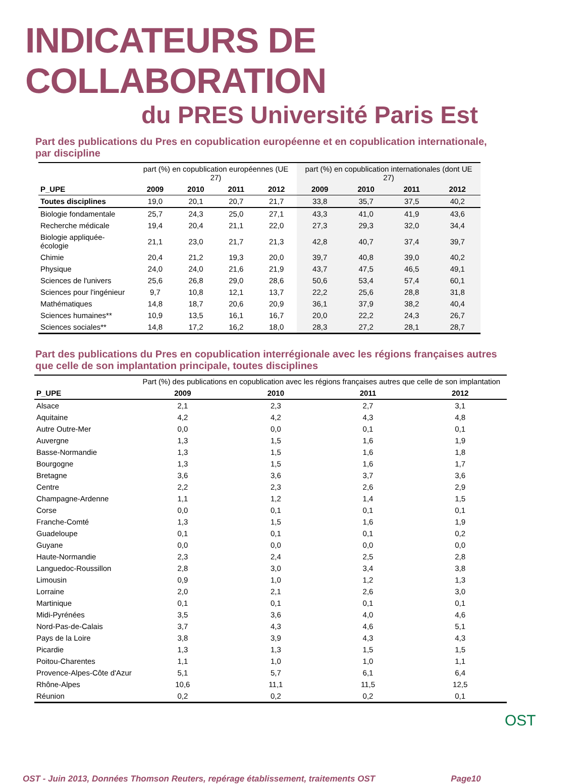INDICATEURS DE COLLABORATION
du PRES Université Paris Est
Part des publications du Pres en copublication européenne et en copublication internationale, par discipline
| | part (%) en copublication européennes (UE 27) | | | | part (%) en copublication internationales (dont UE 27) | | | |
| P_UPE | 2009 | 2010 | 2011 | 2012 | 2009 | 2010 | 2011 | 2012 |
| Toutes disciplines | 19,0 | 20,1 | 20,7 | 21,7 | 33,8 | 35,7 | 37,5 | 40,2 |
| Biologie fondamentale | 25,7 | 24,3 | 25,0 | 27,1 | 43,3 | 41,0 | 41,9 | 43,6 |
| Recherche médicale | 19,4 | 20,4 | 21,1 | 22,0 | 27,3 | 29,3 | 32,0 | 34,4 |
| Biologie appliquée-écologie | 21,1 | 23,0 | 21,7 | 21,3 | 42,8 | 40,7 | 37,4 | 39,7 |
| Chimie | 20,4 | 21,2 | 19,3 | 20,0 | 39,7 | 40,8 | 39,0 | 40,2 |
| Physique | 24,0 | 24,0 | 21,6 | 21,9 | 43,7 | 47,5 | 46,5 | 49,1 |
| Sciences de l'univers | 25,6 | 26,8 | 29,0 | 28,6 | 50,6 | 53,4 | 57,4 | 60,1 |
| Sciences pour l'ingénieur | 9,7 | 10,8 | 12,1 | 13,7 | 22,2 | 25,6 | 28,8 | 31,8 |
| Mathématiques | 14,8 | 18,7 | 20,6 | 20,9 | 36,1 | 37,9 | 38,2 | 40,4 |
| Sciences humaines** | 10,9 | 13,5 | 16,1 | 16,7 | 20,0 | 22,2 | 24,3 | 26,7 |
| Sciences sociales** | 14,8 | 17,2 | 16,2 | 18,0 | 28,3 | 27,2 | 28,1 | 28,7 |
Part des publications du Pres en copublication interrégionale avec les régions françaises autres que celle de son implantation principale, toutes disciplines
| | Part (%) des publications en copublication avec les régions françaises autres que celle de son implantation | | | |
| P_UPE | 2009 | 2010 | 2011 | 2012 |
| Alsace | 2,1 | 2,3 | 2,7 | 3,1 |
| Aquitaine | 4,2 | 4,2 | 4,3 | 4,8 |
| Autre Outre-Mer | 0,0 | 0,0 | 0,1 | 0,1 |
| Auvergne | 1,3 | 1,5 | 1,6 | 1,9 |
| Basse-Normandie | 1,3 | 1,5 | 1,6 | 1,8 |
| Bourgogne | 1,3 | 1,5 | 1,6 | 1,7 |
| Bretagne | 3,6 | 3,6 | 3,7 | 3,6 |
| Centre | 2,2 | 2,3 | 2,6 | 2,9 |
| Champagne-Ardenne | 1,1 | 1,2 | 1,4 | 1,5 |
| Corse | 0,0 | 0,1 | 0,1 | 0,1 |
| Franche-Comté | 1,3 | 1,5 | 1,6 | 1,9 |
| Guadeloupe | 0,1 | 0,1 | 0,1 | 0,2 |
| Guyane | 0,0 | 0,0 | 0,0 | 0,0 |
| Haute-Normandie | 2,3 | 2,4 | 2,5 | 2,8 |
| Languedoc-Roussillon | 2,8 | 3,0 | 3,4 | 3,8 |
| Limousin | 0,9 | 1,0 | 1,2 | 1,3 |
| Lorraine | 2,0 | 2,1 | 2,6 | 3,0 |
| Martinique | 0,1 | 0,1 | 0,1 | 0,1 |
| Midi-Pyrénées | 3,5 | 3,6 | 4,0 | 4,6 |
| Nord-Pas-de-Calais | 3,7 | 4,3 | 4,6 | 5,1 |
| Pays de la Loire | 3,8 | 3,9 | 4,3 | 4,3 |
| Picardie | 1,3 | 1,3 | 1,5 | 1,5 |
| Poitou-Charentes | 1,1 | 1,0 | 1,0 | 1,1 |
| Provence-Alpes-Côte d'Azur | 5,1 | 5,7 | 6,1 | 6,4 |
| Rhône-Alpes | 10,6 | 11,1 | 11,5 | 12,5 |
| Réunion | 0,2 | 0,2 | 0,2 | 0,1 |
OST - Juin 2013, Données Thomson Reuters, repérage établissement, traitements OST Page10
OST